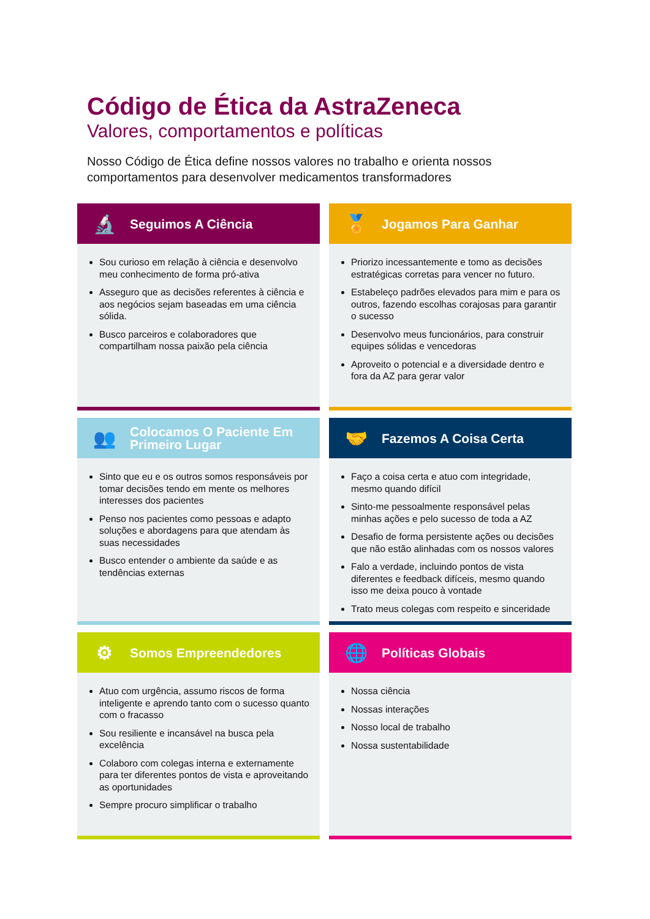Código de Ética da AstraZeneca
Valores, comportamentos e políticas
Nosso Código de Ética define nossos valores no trabalho e orienta nossos comportamentos para desenvolver medicamentos transformadores
🔬
Seguimos A Ciência
Sou curioso em relação à ciência e desenvolvo meu conhecimento de forma pró-ativa
Asseguro que as decisões referentes à ciência e aos negócios sejam baseadas em uma ciência sólida.
Busco parceiros e colaboradores que compartilham nossa paixão pela ciência
🏅
Jogamos Para Ganhar
Priorizo incessantemente e tomo as decisões estratégicas corretas para vencer no futuro.
Estabeleço padrões elevados para mim e para os outros, fazendo escolhas corajosas para garantir o sucesso
Desenvolvo meus funcionários, para construir equipes sólidas e vencedoras
Aproveito o potencial e a diversidade dentro e fora da AZ para gerar valor
👥
Colocamos O Paciente Em
Primeiro Lugar
Sinto que eu e os outros somos responsáveis por tomar decisões tendo em mente os melhores interesses dos pacientes
Penso nos pacientes como pessoas e adapto soluções e abordagens para que atendam às suas necessidades
Busco entender o ambiente da saúde e as tendências externas
🤝
Fazemos A Coisa Certa
Faço a coisa certa e atuo com integridade, mesmo quando difícil
Sinto-me pessoalmente responsável pelas minhas ações e pelo sucesso de toda a AZ
Desafio de forma persistente ações ou decisões que não estão alinhadas com os nossos valores
Falo a verdade, incluindo pontos de vista diferentes e feedback difíceis, mesmo quando isso me deixa pouco à vontade
Trato meus colegas com respeito e sinceridade
⚙
Somos Empreendedores
Atuo com urgência, assumo riscos de forma inteligente e aprendo tanto com o sucesso quanto com o fracasso
Sou resiliente e incansável na busca pela excelência
Colaboro com colegas interna e externamente para ter diferentes pontos de vista e aproveitando as oportunidades
Sempre procuro simplificar o trabalho
🌐
Políticas Globais
Nossa ciência
Nossas interações
Nosso local de trabalho
Nossa sustentabilidade